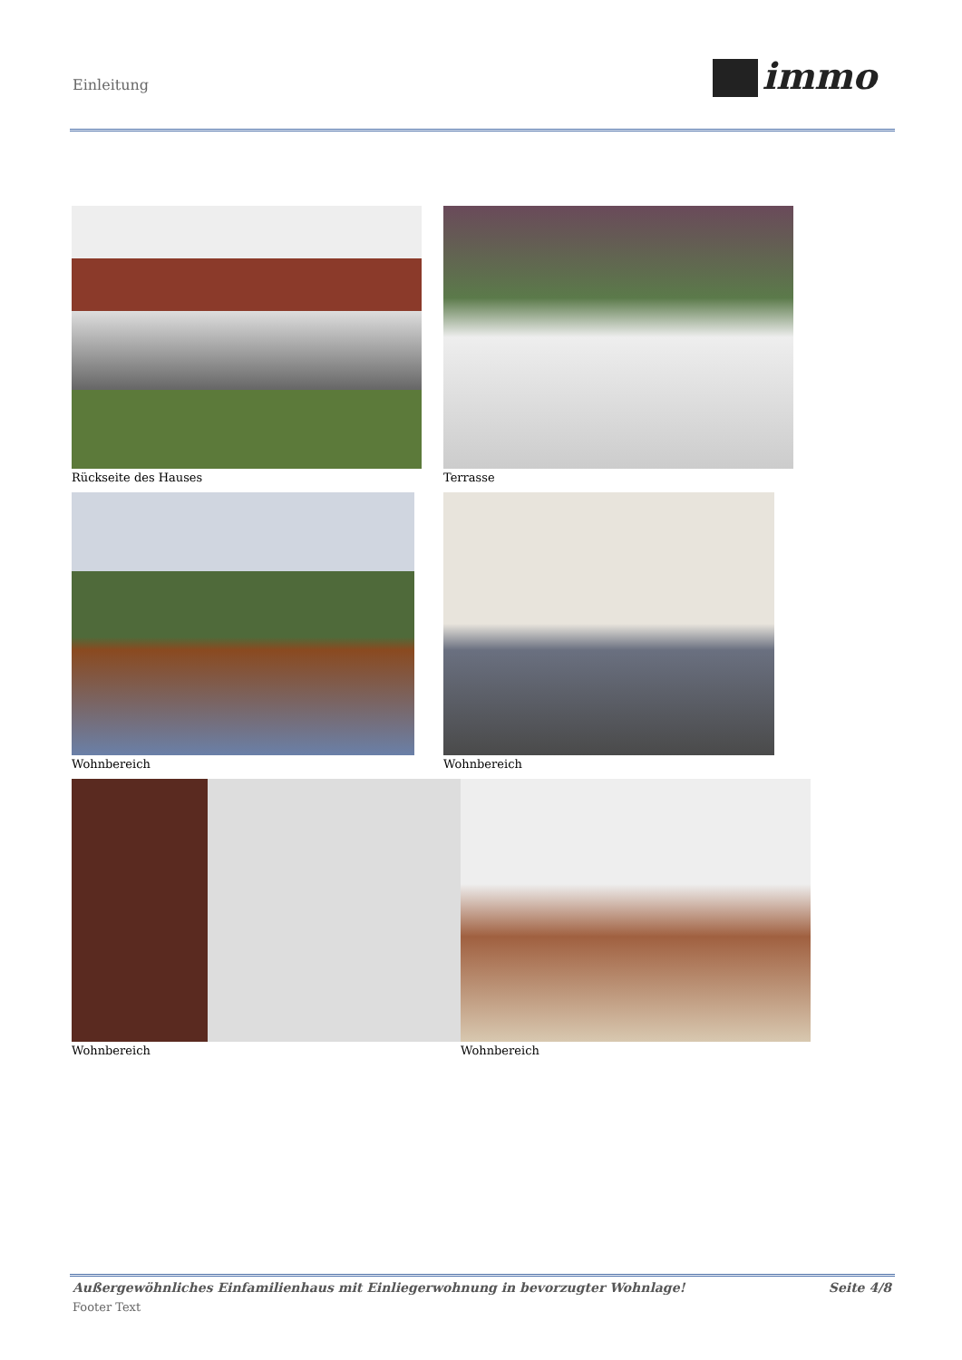Einleitung immo
Rückseite des Hauses Terrasse
Wohnbereich Wohnbereich
Wohnbereich Wohnbereich
Außergewöhnliches Einfamilienhaus mit Einliegerwohnung in bevorzugter Wohnlage! Seite 4/8
Footer Text